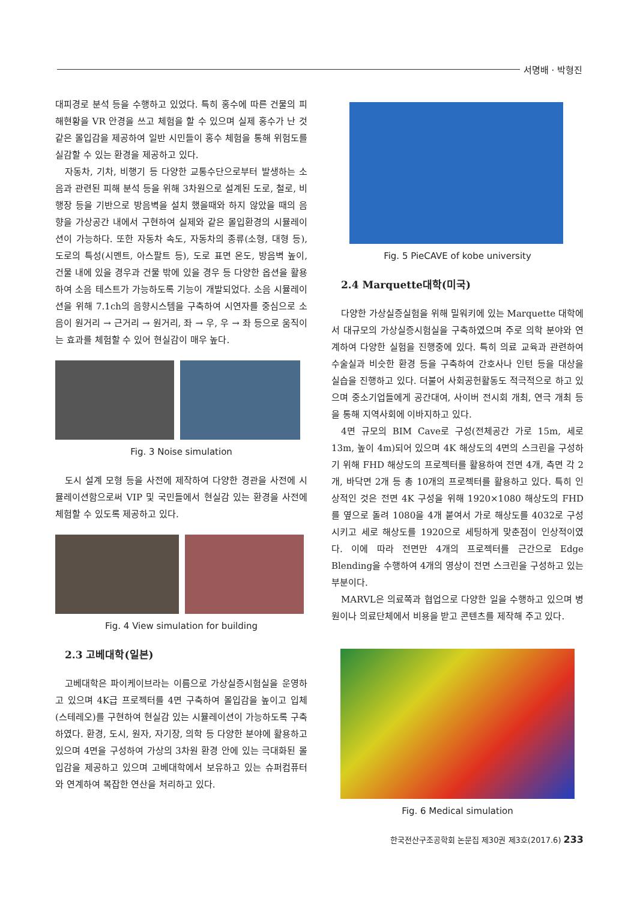서명배 · 박형진
대피경로 분석 등을 수행하고 있었다. 특히 홍수에 따른 건물의 피해현황을 VR 안경을 쓰고 체험을 할 수 있으며 실제 홍수가 난 것 같은 몰입감을 제공하여 일반 시민들이 홍수 체험을 통해 위험도를 실감할 수 있는 환경을 제공하고 있다.
자동차, 기차, 비행기 등 다양한 교통수단으로부터 발생하는 소음과 관련된 피해 분석 등을 위해 3차원으로 설계된 도로, 철로, 비행장 등을 기반으로 방음벽을 설치 했을때와 하지 않았을 때의 음향을 가상공간 내에서 구현하여 실제와 같은 몰입환경의 시뮬레이션이 가능하다. 또한 자동차 속도, 자동차의 종류(소형, 대형 등), 도로의 특성(시멘트, 아스팔트 등), 도로 표면 온도, 방음벽 높이, 건물 내에 있을 경우과 건물 밖에 있을 경우 등 다양한 옵션을 활용하여 소음 테스트가 가능하도록 기능이 개발되었다. 소음 시뮬레이션을 위해 7.1ch의 음향시스템을 구축하여 시연자를 중심으로 소음이 원거리 → 근거리 → 원거리, 좌 → 우, 우 → 좌 등으로 움직이는 효과를 체험할 수 있어 현실감이 매우 높다.
Fig. 3 Noise simulation
도시 설계 모형 등을 사전에 제작하여 다양한 경관을 사전에 시뮬레이션함으로써 VIP 및 국민들에서 현실감 있는 환경을 사전에 체험할 수 있도록 제공하고 있다.
Fig. 4 View simulation for building
2.3 고베대학(일본)
고베대학은 파이케이브라는 이름으로 가상실증시험실을 운영하고 있으며 4K급 프로젝터를 4면 구축하여 몰입감을 높이고 입체(스테레오)를 구현하여 현실감 있는 시뮬레이션이 가능하도록 구축하였다. 환경, 도시, 원자, 자기장, 의학 등 다양한 분야에 활용하고 있으며 4면을 구성하여 가상의 3차원 환경 안에 있는 극대화된 몰입감을 제공하고 있으며 고베대학에서 보유하고 있는 슈퍼컴퓨터와 연계하여 복잡한 연산을 처리하고 있다.
Fig. 5 PieCAVE of kobe university
2.4 Marquette대학(미국)
다양한 가상실증실험을 위해 밀워키에 있는 Marquette 대학에서 대규모의 가상실증시험실을 구축하였으며 주로 의학 분야와 연계하여 다양한 실험을 진행중에 있다. 특히 의료 교육과 관련하여 수술실과 비슷한 환경 등을 구축하여 간호사나 인턴 등을 대상을 실습을 진행하고 있다. 더불어 사회공헌활동도 적극적으로 하고 있으며 중소기업들에게 공간대여, 사이버 전시회 개최, 연극 개최 등을 통해 지역사회에 이바지하고 있다.
4면 규모의 BIM Cave로 구성(전체공간 가로 15m, 세로 13m, 높이 4m)되어 있으며 4K 해상도의 4면의 스크린을 구성하기 위해 FHD 해상도의 프로젝터를 활용하여 전면 4개, 측면 각 2개, 바닥면 2개 등 총 10개의 프로젝터를 활용하고 있다. 특히 인상적인 것은 전면 4K 구성을 위해 1920×1080 해상도의 FHD를 옆으로 돌려 1080을 4개 붙여서 가로 해상도를 4032로 구성시키고 세로 해상도를 1920으로 세팅하게 맞춘점이 인상적이였다. 이에 따라 전면만 4개의 프로젝터를 근간으로 Edge Blending을 수행하여 4개의 영상이 전면 스크린을 구성하고 있는 부분이다.
MARVL은 의료쪽과 협업으로 다양한 일을 수행하고 있으며 병원이나 의료단체에서 비용을 받고 콘텐츠를 제작해 주고 있다.
Fig. 6 Medical simulation
한국전산구조공학회 논문집 제30권 제3호(2017.6) 233